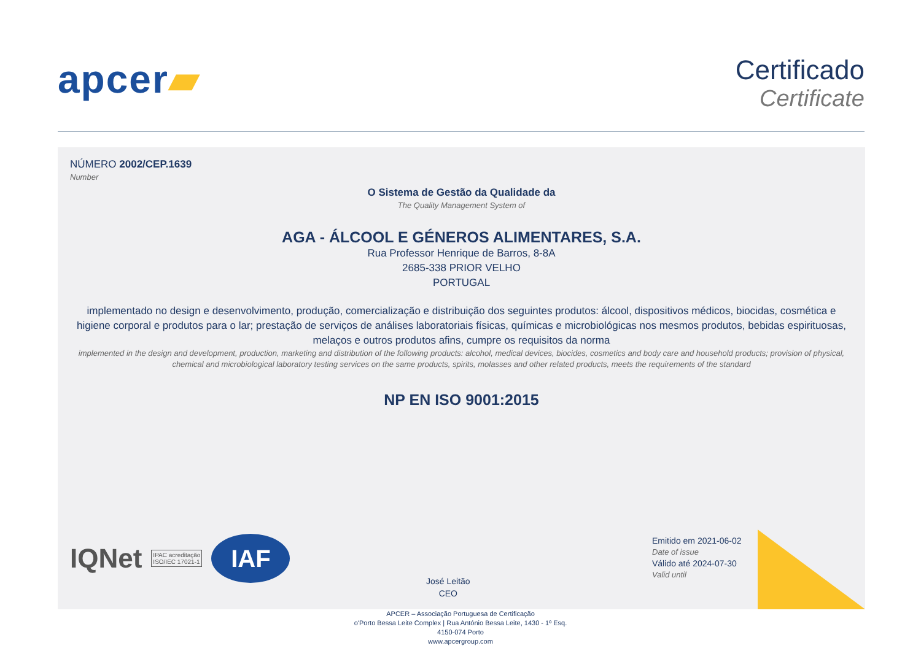apcer▰
Certificado
Certificate
NÚMERO 2002/CEP.1639
Number
O Sistema de Gestão da Qualidade da
The Quality Management System of
AGA - ÁLCOOL E GÉNEROS ALIMENTARES, S.A.
Rua Professor Henrique de Barros, 8-8A
2685-338 PRIOR VELHO
PORTUGAL
implementado no design e desenvolvimento, produção, comercialização e distribuição dos seguintes produtos: álcool, dispositivos médicos, biocidas, cosmética e higiene corporal e produtos para o lar; prestação de serviços de análises laboratoriais físicas, químicas e microbiológicas nos mesmos produtos, bebidas espirituosas, melaços e outros produtos afins, cumpre os requisitos da norma
implemented in the design and development, production, marketing and distribution of the following products: alcohol, medical devices, biocides, cosmetics and body care and household products; provision of physical, chemical and microbiological laboratory testing services on the same products, spirits, molasses and other related products, meets the requirements of the standard
NP EN ISO 9001:2015
IQNet
IPAC acreditação
ISO/IEC 17021-1
IAF
José Leitão
CEO
Emitido em 2021-06-02
Date of issue
Válido até 2024-07-30
Valid until
APCER – Associação Portuguesa de Certificação
o'Porto Bessa Leite Complex | Rua António Bessa Leite, 1430 - 1º Esq.
4150-074 Porto
www.apcergroup.com